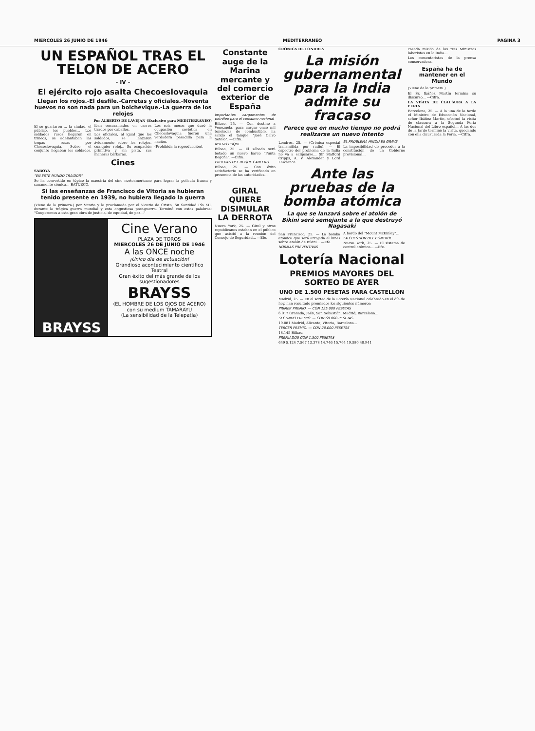MIERCOLES 26 JUNIO DE 1946 MEDITERRANEO PAGINA 3
UN ESPAÑOL TRAS EL TELON DE ACERO
- IV -
El ejército rojo asalta Checoeslovaquia
Llegan los rojos.-El desfile.-Carretas y oficiales.-Noventa huevos no son nada para un bolchevique.-La guerra de los relojes
Por ALBERTO DE LAVEJAN (Exclusivo para MEDITERRANEO)
El se guariaron ... la ciudad, el público, los pueblos... Los soldados rusos llegaron en trineos, se adelantaban las tropas rusas por Checoslovaquia. Sobre el conjunto llegaban los soldados, iban encaramados en carros tirados por caballos.
Los oficiales, al igual que los soldados, se lanzaron ávidamente sobre los relojes, cualquier reloj... Su ocupación primitiva y sin pista, sus maneras bárbaras.
Los seis meses que duró la ocupación soviética en Checoslovaquia fueron una verdadera pesadilla para la nación.
(Prohibida la reproducción).
Cines
SABOYA
"EN ESTE MUNDO TRAIDOR"
Se ha convertido en tópico la maestría del cine norteamericano para lograr la película franca y sanamente cómica... BATUECO.
Si las enseñanzas de Francisco de Vitoria se hubieran tenido presente en 1939, no hubiera llegado la guerra
(Viene de la primera.) por Vitoria y la proclamada por el Vicario de Cristo, Su Santidad Pío XII, durante la trágica guerra mundial y esta angustiosa post-guerra. Terminó con estas palabras: "Cooperemos a esta gran obra de justicia, de equidad, de paz..."
BRAYSS
Cine Verano
PLAZA DE TOROS
MIERCOLES 26 DE JUNIO DE 1946
A las ONCE noche
¡Unico día de actuación!
Grandioso acontecimiento científico Teatral
Gran éxito del más grande de los sugestionadores
BRAYSS
(EL HOMBRE DE LOS OJOS DE ACERO) con su medium TAMARAYU
(La sensibilidad de la Telepatía)
Constante auge de la Marina mercante y del comercio exterior de España
Importantes cargamentos de petróleo para el consumo nacional
Bilbao, 25. — Con destino a Venezuela, para cargar once mil toneladas de combustible, ha salido el tanque "José Calvo Sotelo". —Cifra.
NUEVO BUQUE
Bilbao, 25. — El sábado será botado un nuevo barco "Punta Begoña". —Cifra.
PRUEBAS DEL BUQUE CABLERO
Bilbao, 25. — Con éxito satisfactorio se ha verificado en presencia de las autoridades...
GIRAL QUIERE DISIMULAR LA DERROTA
Nueva York, 25. — Giral y otros republicanos estaban en el público que asistió a la reunión del Consejo de Seguridad... —Efe.
CRONICA DE LONDRES
La misión gubernamental para la India admite su fracaso
Parece que en mucho tiempo no podrá realizarse un nuevo intento
Londres, 25. — (Crónica especial transmitida por radio). — El espectro del problema de la India no va a eclipsarse... Sir Stafford Cripps, A. V. Alexander y Lord Lawrence...
EL PROBLEMA HINDU ES GRAVE
La imposibilidad de proceder a la constitución de un Gobierno provisional...
Ante las pruebas de la bomba atómica
La que se lanzará sobre el atolón de Bikini será semejante a la que destruyó Nagasaki
San Francisco, 25. — La bomba atómica que será arrojada el lunes sobre Atolón de Bikini... —Efe.
NORMAS PREVENTIVAS
A bordo del "Mount McKinley"...
LA CUESTION DEL CONTROL
Nueva York, 25. — El sistema de control atómico... —Efe.
Lotería Nacional
PREMIOS MAYORES DEL SORTEO DE AYER
UNO DE 1.500 PESETAS PARA CASTELLON
Madrid, 25. — En el sorteo de la Lotería Nacional celebrado en el día de hoy, han resultado premiados los siguientes números:
PRIMER PREMIO. — CON 125.000 PESETAS
6.917 Granada, Jaén, San Sebastián, Madrid, Barcelona...
SEGUNDO PREMIO. — CON 60.000 PESETAS
19.081 Madrid, Alicante, Vitoria, Barcelona...
TERCER PREMIO. — CON 20.000 PESETAS
18.145 Bilbao.
PREMIADOS CON 1.500 PESETAS
649 5.124 7.567 13.378 14.746 15.764 19.580 48.941
casada misión de los tres Ministros laboristas en la India...
Los comentaristas de la prensa conservadora...
España ha de mantener en el Mundo
(Viene de la primera.)
El Sr. Ibáñez Martín termina su discurso... —Cifra.
LA VISITA DE CLAUSURA A LA FERIA
Barcelona, 25. — A la una de la tarde el Ministro de Educación Nacional, señor Ibáñez Martín, efectuó la visita de clausura a la Segunda Feria Nacional del Libro español... A las dos de la tarde terminó la visita, quedando con ella clausurada la Feria. —Cifra.